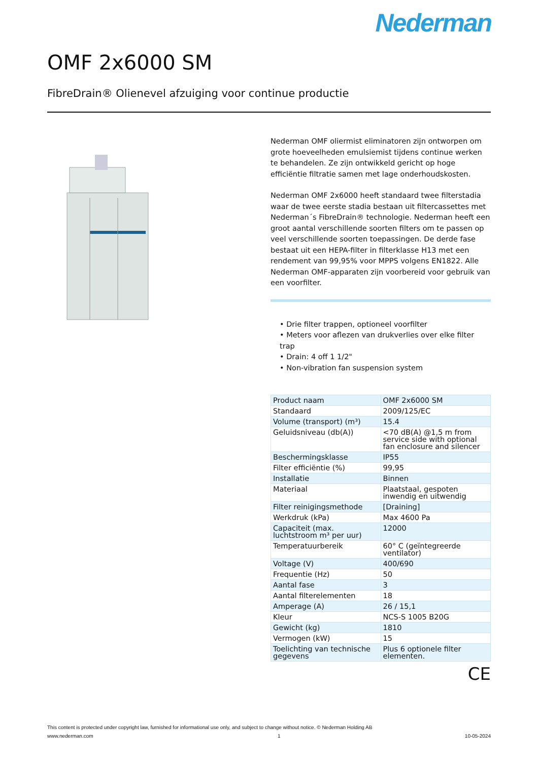Nederman
OMF 2x6000 SM
FibreDrain® Olienevel afzuiging voor continue productie
Nederman OMF oliermist eliminatoren zijn ontworpen om grote hoeveelheden emulsiemist tijdens continue werken te behandelen. Ze zijn ontwikkeld gericht op hoge efficiëntie filtratie samen met lage onderhoudskosten.
Nederman OMF 2x6000 heeft standaard twee filterstadia waar de twee eerste stadia bestaan uit filtercassettes met Nederman´s FibreDrain® technologie. Nederman heeft een groot aantal verschillende soorten filters om te passen op veel verschillende soorten toepassingen. De derde fase bestaat uit een HEPA-filter in filterklasse H13 met een rendement van 99,95% voor MPPS volgens EN1822. Alle Nederman OMF-apparaten zijn voorbereid voor gebruik van een voorfilter.
• Drie filter trappen, optioneel voorfilter
• Meters voor aflezen van drukverlies over elke filter trap
• Drain: 4 off 1 1/2"
• Non-vibration fan suspension system
| Product naam | OMF 2x6000 SM |
| Standaard | 2009/125/EC |
| Volume (transport) (m³) | 15.4 |
| Geluidsniveau (db(A)) | <70 dB(A) @1,5 m from service side with optional fan enclosure and silencer |
| Beschermingsklasse | IP55 |
| Filter efficiëntie (%) | 99,95 |
| Installatie | Binnen |
| Materiaal | Plaatstaal, gespoten inwendig en uitwendig |
| Filter reinigingsmethode | [Draining] |
| Werkdruk (kPa) | Max 4600 Pa |
| Capaciteit (max. luchtstroom m³ per uur) | 12000 |
| Temperatuurbereik | 60° C (geïntegreerde ventilator) |
| Voltage (V) | 400/690 |
| Frequentie (Hz) | 50 |
| Aantal fase | 3 |
| Aantal filterelementen | 18 |
| Amperage (A) | 26 / 15,1 |
| Kleur | NCS-S 1005 B20G |
| Gewicht (kg) | 1810 |
| Vermogen (kW) | 15 |
| Toelichting van technische gegevens | Plus 6 optionele filter elementen. |
CE
This content is protected under copyright law, furnished for informational use only, and subject to change without notice. © Nederman Holding AB
www.nederman.com 1 10-05-2024